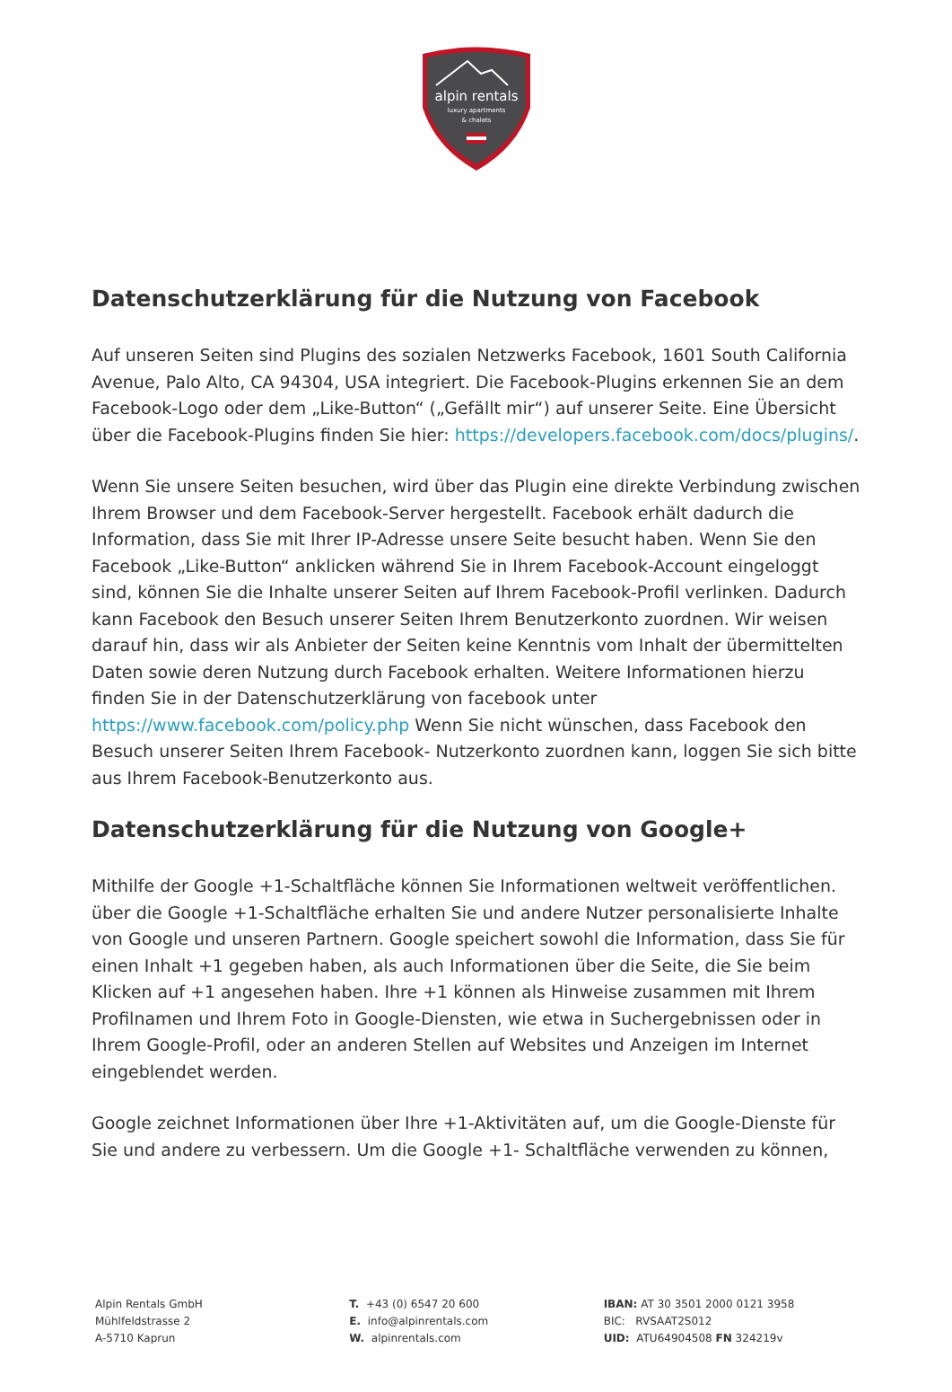alpin rentals
luxury apartments
& chalets
Datenschutzerklärung für die Nutzung von Facebook
Auf unseren Seiten sind Plugins des sozialen Netzwerks Facebook, 1601 South California Avenue, Palo Alto, CA 94304, USA integriert. Die Facebook-Plugins erkennen Sie an dem Facebook-Logo oder dem „Like-Button“ („Gefällt mir“) auf unserer Seite. Eine Übersicht über die Facebook-Plugins finden Sie hier: https://developers.facebook.com/docs/plugins/.
Wenn Sie unsere Seiten besuchen, wird über das Plugin eine direkte Verbindung zwischen Ihrem Browser und dem Facebook-Server hergestellt. Facebook erhält dadurch die Information, dass Sie mit Ihrer IP-Adresse unsere Seite besucht haben. Wenn Sie den Facebook „Like-Button“ anklicken während Sie in Ihrem Facebook-Account eingeloggt sind, können Sie die Inhalte unserer Seiten auf Ihrem Facebook-Profil verlinken. Dadurch kann Facebook den Besuch unserer Seiten Ihrem Benutzerkonto zuordnen. Wir weisen darauf hin, dass wir als Anbieter der Seiten keine Kenntnis vom Inhalt der übermittelten Daten sowie deren Nutzung durch Facebook erhalten. Weitere Informationen hierzu finden Sie in der Datenschutzerklärung von facebook unter https://www.facebook.com/policy.php Wenn Sie nicht wünschen, dass Facebook den Besuch unserer Seiten Ihrem Facebook- Nutzerkonto zuordnen kann, loggen Sie sich bitte aus Ihrem Facebook-Benutzerkonto aus.
Datenschutzerklärung für die Nutzung von Google+
Mithilfe der Google +1-Schaltfläche können Sie Informationen weltweit veröffentlichen. über die Google +1-Schaltfläche erhalten Sie und andere Nutzer personalisierte Inhalte von Google und unseren Partnern. Google speichert sowohl die Information, dass Sie für einen Inhalt +1 gegeben haben, als auch Informationen über die Seite, die Sie beim Klicken auf +1 angesehen haben. Ihre +1 können als Hinweise zusammen mit Ihrem Profilnamen und Ihrem Foto in Google-Diensten, wie etwa in Suchergebnissen oder in Ihrem Google-Profil, oder an anderen Stellen auf Websites und Anzeigen im Internet eingeblendet werden.
Google zeichnet Informationen über Ihre +1-Aktivitäten auf, um die Google-Dienste für Sie und andere zu verbessern. Um die Google +1- Schaltfläche verwenden zu können,
Alpin Rentals GmbH
Mühlfeldstrasse 2
A-5710 Kaprun
T. +43 (0) 6547 20 600
E. info@alpinrentals.com
W. alpinrentals.com
IBAN: AT 30 3501 2000 0121 3958
BIC: RVSAAT2S012
UID: ATU64904508 FN 324219v